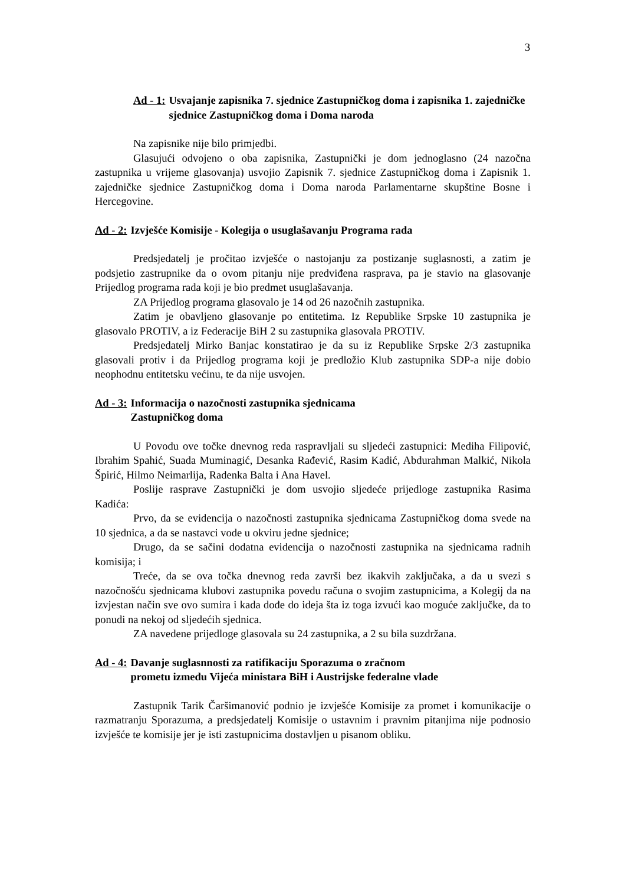3
Ad - 1: Usvajanje zapisnika 7. sjednice Zastupničkog doma i zapisnika 1. zajedničke sjednice Zastupničkog doma i Doma naroda
Na zapisnike nije bilo primjedbi.
Glasujući odvojeno o oba zapisnika, Zastupnički je dom jednoglasno (24 nazočna zastupnika u vrijeme glasovanja) usvojio Zapisnik 7. sjednice Zastupničkog doma i Zapisnik 1. zajedničke sjednice Zastupničkog doma i Doma naroda Parlamentarne skupštine Bosne i Hercegovine.
Ad - 2: Izvješće Komisije - Kolegija o usuglašavanju Programa rada
Predsjedatelj je pročitao izvješće o nastojanju za postizanje suglasnosti, a zatim je podsjetio zastrupnike da o ovom pitanju nije predviđena rasprava, pa je stavio na glasovanje Prijedlog programa rada koji je bio predmet usuglašavanja.
ZA Prijedlog programa glasovalo je 14 od 26 nazočnih zastupnika.
Zatim je obavljeno glasovanje po entitetima. Iz Republike Srpske 10 zastupnika je glasovalo PROTIV, a iz Federacije BiH 2 su zastupnika glasovala PROTIV.
Predsjedatelj Mirko Banjac konstatirao je da su iz Republike Srpske 2/3 zastupnika glasovali protiv i da Prijedlog programa koji je predložio Klub zastupnika SDP-a nije dobio neophodnu entitetsku većinu, te da nije usvojen.
Ad - 3: Informacija o nazočnosti zastupnika sjednicama
Zastupničkog doma
U Povodu ove točke dnevnog reda raspravljali su sljedeći zastupnici: Mediha Filipović, Ibrahim Spahić, Suada Muminagić, Desanka Rađević, Rasim Kadić, Abdurahman Malkić, Nikola Špirić, Hilmo Neimarlija, Radenka Balta i Ana Havel.
Poslije rasprave Zastupnički je dom usvojio sljedeće prijedloge zastupnika Rasima Kadića:
Prvo, da se evidencija o nazočnosti zastupnika sjednicama Zastupničkog doma svede na 10 sjednica, a da se nastavci vode u okviru jedne sjednice;
Drugo, da se sačini dodatna evidencija o nazočnosti zastupnika na sjednicama radnih komisija; i
Treće, da se ova točka dnevnog reda završi bez ikakvih zaključaka, a da u svezi s nazočnošću sjednicama klubovi zastupnika povedu računa o svojim zastupnicima, a Kolegij da na izvjestan način sve ovo sumira i kada dođe do ideja šta iz toga izvući kao moguće zaključke, da to ponudi na nekoj od sljedećih sjednica.
ZA navedene prijedloge glasovala su 24 zastupnika, a 2 su bila suzdržana.
Ad - 4: Davanje suglasnnosti za ratifikaciju Sporazuma o zračnom
prometu između Vijeća ministara BiH i Austrijske federalne vlade
Zastupnik Tarik Čaršimanović podnio je izvješće Komisije za promet i komunikacije o razmatranju Sporazuma, a predsjedatelj Komisije o ustavnim i pravnim pitanjima nije podnosio izvješće te komisije jer je isti zastupnicima dostavljen u pisanom obliku.